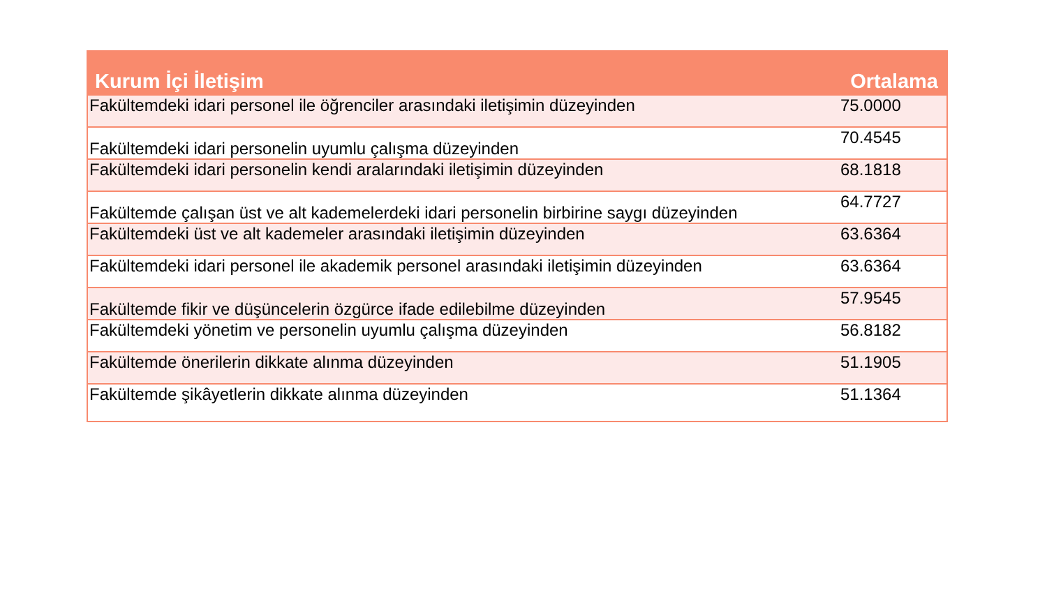| Kurum İçi İletişim | Ortalama |
| --- | --- |
| Fakültemdeki idari personel ile öğrenciler arasındaki iletişimin düzeyinden | 75.0000 |
| Fakültemdeki idari personelin uyumlu çalışma düzeyinden | 70.4545 |
| Fakültemdeki idari personelin kendi aralarındaki iletişimin düzeyinden | 68.1818 |
| Fakültemde çalışan üst ve alt kademelerdeki idari personelin birbirine saygı düzeyinden | 64.7727 |
| Fakültemdeki üst ve alt kademeler arasındaki iletişimin düzeyinden | 63.6364 |
| Fakültemdeki idari personel ile akademik personel arasındaki iletişimin düzeyinden | 63.6364 |
| Fakültemde fikir ve düşüncelerin özgürce ifade edilebilme düzeyinden | 57.9545 |
| Fakültemdeki yönetim ve personelin uyumlu çalışma düzeyinden | 56.8182 |
| Fakültemde önerilerin dikkate alınma düzeyinden | 51.1905 |
| Fakültemde şikâyetlerin dikkate alınma düzeyinden | 51.1364 |